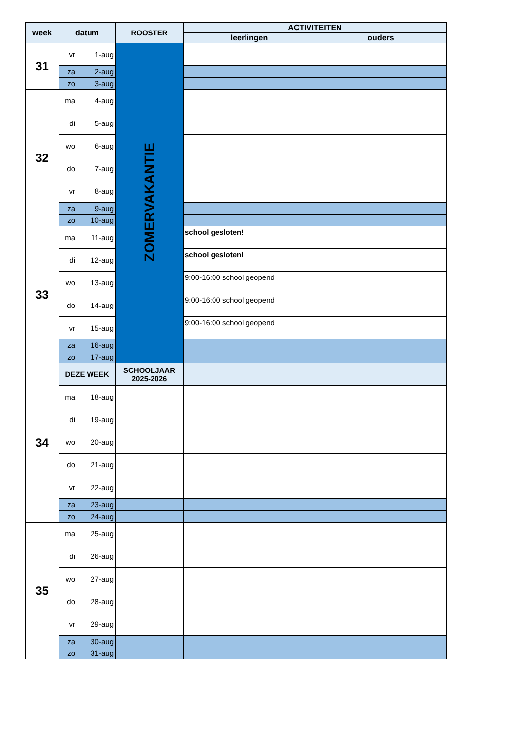| week | datum | | ROOSTER | ACTIVITEITEN | | | |
| --- | --- | --- | --- | --- | --- | --- | --- |
| | | | | leerlingen | | ouders | |
| 31 | vr | 1-aug | ZOMERVAKANTIE | | | | |
| | za | 2-aug | | | | | |
| | zo | 3-aug | | | | | |
| 32 | ma | 4-aug | | | | | |
| | di | 5-aug | | | | | |
| | wo | 6-aug | | | | | |
| | do | 7-aug | | | | | |
| | vr | 8-aug | | | | | |
| | za | 9-aug | | | | | |
| | zo | 10-aug | | | | | |
| 33 | ma | 11-aug | | school gesloten! | | | |
| | di | 12-aug | | school gesloten! | | | |
| | wo | 13-aug | | 9:00-16:00 school geopend | | | |
| | do | 14-aug | | 9:00-16:00 school geopend | | | |
| | vr | 15-aug | | 9:00-16:00 school geopend | | | |
| | za | 16-aug | | | | | |
| | zo | 17-aug | | | | | |
| 34 | DEZE WEEK | | SCHOOLJAAR 2025-2026 | | | | |
| | ma | 18-aug | | | | | |
| | di | 19-aug | | | | | |
| | wo | 20-aug | | | | | |
| | do | 21-aug | | | | | |
| | vr | 22-aug | | | | | |
| | za | 23-aug | | | | | |
| | zo | 24-aug | | | | | |
| 35 | ma | 25-aug | | | | | |
| | di | 26-aug | | | | | |
| | wo | 27-aug | | | | | |
| | do | 28-aug | | | | | |
| | vr | 29-aug | | | | | |
| | za | 30-aug | | | | | |
| | zo | 31-aug | | | | | |